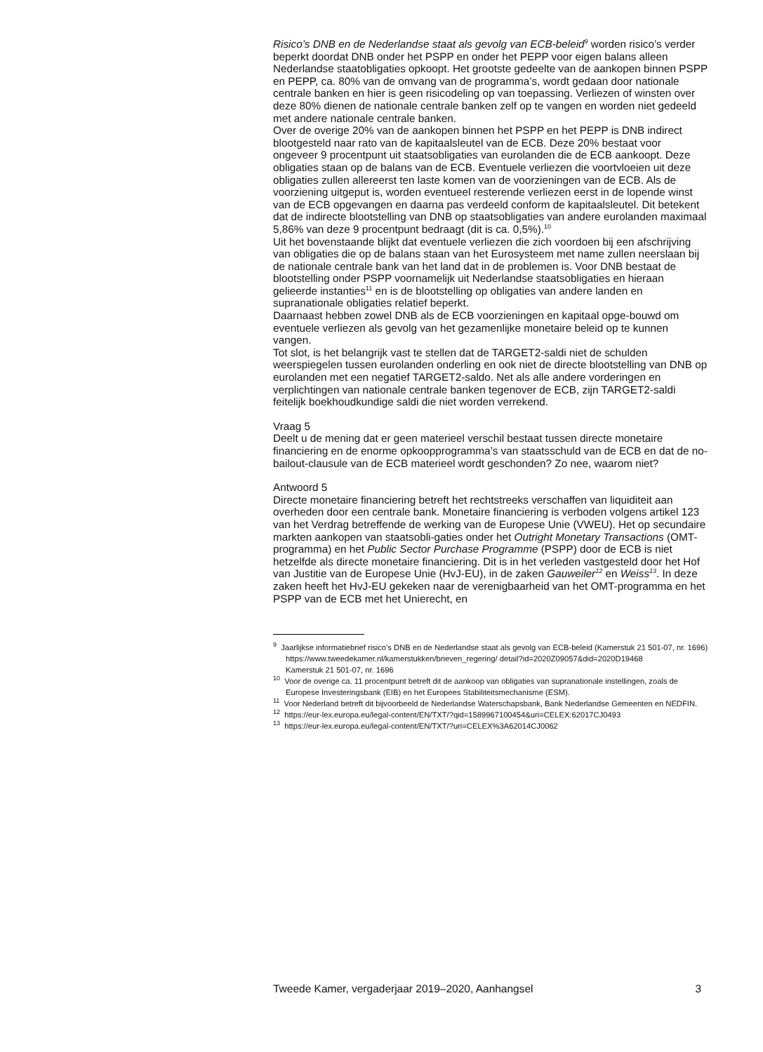Risico’s DNB en de Nederlandse staat als gevolg van ECB-beleid<sup>9</sup> worden risico’s verder beperkt doordat DNB onder het PSPP en onder het PEPP voor eigen balans alleen Nederlandse staatobligaties opkoopt. Het grootste gedeelte van de aankopen binnen PSPP en PEPP, ca. 80% van de omvang van de programma’s, wordt gedaan door nationale centrale banken en hier is geen risicodeling op van toepassing. Verliezen of winsten over deze 80% dienen de nationale centrale banken zelf op te vangen en worden niet gedeeld met andere nationale centrale banken.
Over de overige 20% van de aankopen binnen het PSPP en het PEPP is DNB indirect blootgesteld naar rato van de kapitaalsleutel van de ECB. Deze 20% bestaat voor ongeveer 9 procentpunt uit staatsobligaties van eurolanden die de ECB aankoopt. Deze obligaties staan op de balans van de ECB. Eventuele verliezen die voortvloeien uit deze obligaties zullen allereerst ten laste komen van de voorzieningen van de ECB. Als de voorziening uitgeput is, worden eventueel resterende verliezen eerst in de lopende winst van de ECB opgevangen en daarna pas verdeeld conform de kapitaalsleutel. Dit betekent dat de indirecte blootstelling van DNB op staatsobligaties van andere eurolanden maximaal 5,86% van deze 9 procentpunt bedraagt (dit is ca. 0,5%).<sup>10</sup>
Uit het bovenstaande blijkt dat eventuele verliezen die zich voordoen bij een afschrijving van obligaties die op de balans staan van het Eurosysteem met name zullen neerslaan bij de nationale centrale bank van het land dat in de problemen is. Voor DNB bestaat de blootstelling onder PSPP voornamelijk uit Nederlandse staatsobligaties en hieraan gelieerde instanties<sup>11</sup> en is de blootstelling op obligaties van andere landen en supranationale obligaties relatief beperkt.
Daarnaast hebben zowel DNB als de ECB voorzieningen en kapitaal opge-bouwd om eventuele verliezen als gevolg van het gezamenlijke monetaire beleid op te kunnen vangen.
Tot slot, is het belangrijk vast te stellen dat de TARGET2-saldi niet de schulden weerspiegelen tussen eurolanden onderling en ook niet de directe blootstelling van DNB op eurolanden met een negatief TARGET2-saldo. Net als alle andere vorderingen en verplichtingen van nationale centrale banken tegenover de ECB, zijn TARGET2-saldi feitelijk boekhoudkundige saldi die niet worden verrekend.
Vraag 5
Deelt u de mening dat er geen materieel verschil bestaat tussen directe monetaire financiering en de enorme opkoopprogramma’s van staatsschuld van de ECB en dat de no-bailout-clausule van de ECB materieel wordt geschonden? Zo nee, waarom niet?
Antwoord 5
Directe monetaire financiering betreft het rechtstreeks verschaffen van liquiditeit aan overheden door een centrale bank. Monetaire financiering is verboden volgens artikel 123 van het Verdrag betreffende de werking van de Europese Unie (VWEU). Het op secundaire markten aankopen van staatsobli-gaties onder het Outright Monetary Transactions (OMT-programma) en het Public Sector Purchase Programme (PSPP) door de ECB is niet hetzelfde als directe monetaire financiering. Dit is in het verleden vastgesteld door het Hof van Justitie van de Europese Unie (HvJ-EU), in de zaken Gauweiler<sup>12</sup> en Weiss<sup>13</sup>. In deze zaken heeft het HvJ-EU gekeken naar de verenigbaarheid van het OMT-programma en het PSPP van de ECB met het Unierecht, en
<sup>9</sup> Jaarlijkse informatiebrief risico’s DNB en de Nederlandse staat als gevolg van ECB-beleid (Kamerstuk 21 501-07, nr. 1696) https://www.tweedekamer.nl/kamerstukken/brieven_regering/ detail?id=2020Z09057&did=2020D19468
Kamerstuk 21 501-07, nr. 1696
<sup>10</sup> Voor de overige ca. 11 procentpunt betreft dit de aankoop van obligaties van supranationale instellingen, zoals de Europese Investeringsbank (EIB) en het Europees Stabiliteitsmechanisme (ESM).
<sup>11</sup> Voor Nederland betreft dit bijvoorbeeld de Nederlandse Waterschapsbank, Bank Nederlandse Gemeenten en NEDFIN.
<sup>12</sup> https://eur-lex.europa.eu/legal-content/EN/TXT/?qid=1589967100454&uri=CELEX:62017CJ0493
<sup>13</sup> https://eur-lex.europa.eu/legal-content/EN/TXT/?uri=CELEX%3A62014CJ0062
Tweede Kamer, vergaderjaar 2019–2020, Aanhangsel 3